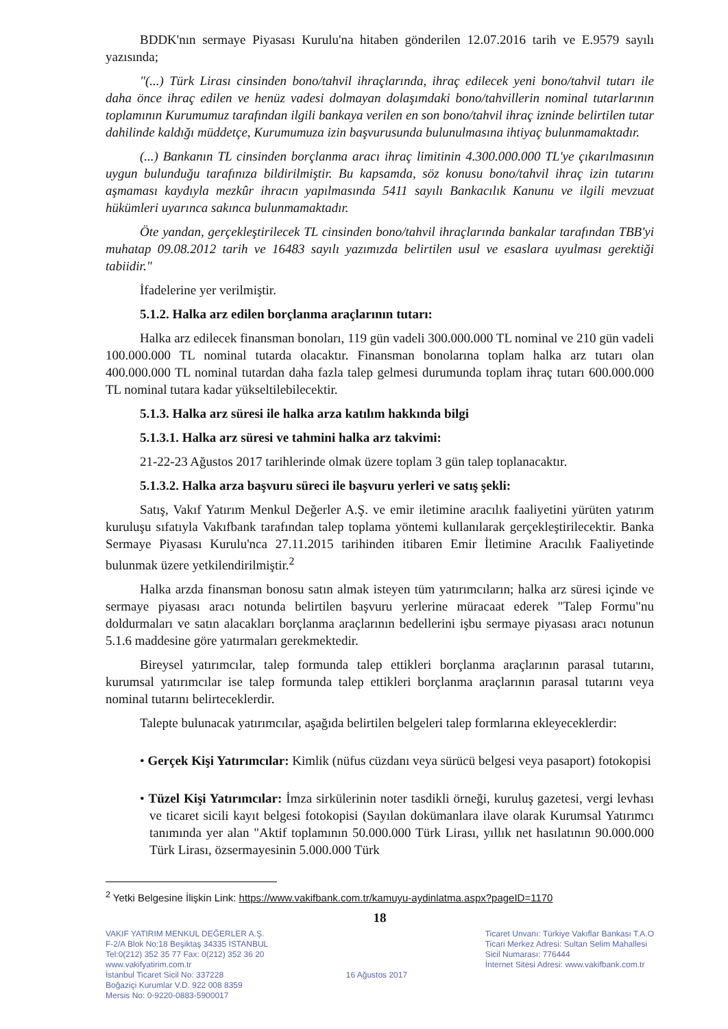BDDK'nın sermaye Piyasası Kurulu'na hitaben gönderilen 12.07.2016 tarih ve E.9579 sayılı yazısında;
"(...) Türk Lirası cinsinden bono/tahvil ihraçlarında, ihraç edilecek yeni bono/tahvil tutarı ile daha önce ihraç edilen ve henüz vadesi dolmayan dolaşımdaki bono/tahvillerin nominal tutarlarının toplamının Kurumumuz tarafından ilgili bankaya verilen en son bono/tahvil ihraç izninde belirtilen tutar dahilinde kaldığı müddetçe, Kurumumuza izin başvurusunda bulunulmasına ihtiyaç bulunmamaktadır.
(...) Bankanın TL cinsinden borçlanma aracı ihraç limitinin 4.300.000.000 TL'ye çıkarılmasının uygun bulunduğu tarafınıza bildirilmiştir. Bu kapsamda, söz konusu bono/tahvil ihraç izin tutarını aşmaması kaydıyla mezkûr ihracın yapılmasında 5411 sayılı Bankacılık Kanunu ve ilgili mevzuat hükümleri uyarınca sakınca bulunmamaktadır.
Öte yandan, gerçekleştirilecek TL cinsinden bono/tahvil ihraçlarında bankalar tarafından TBB'yi muhatap 09.08.2012 tarih ve 16483 sayılı yazımızda belirtilen usul ve esaslara uyulması gerektiği tabiidir."
İfadelerine yer verilmiştir.
5.1.2. Halka arz edilen borçlanma araçlarının tutarı:
Halka arz edilecek finansman bonoları, 119 gün vadeli 300.000.000 TL nominal ve 210 gün vadeli 100.000.000 TL nominal tutarda olacaktır. Finansman bonolarına toplam halka arz tutarı olan 400.000.000 TL nominal tutardan daha fazla talep gelmesi durumunda toplam ihraç tutarı 600.000.000 TL nominal tutara kadar yükseltilebilecektir.
5.1.3. Halka arz süresi ile halka arza katılım hakkında bilgi
5.1.3.1. Halka arz süresi ve tahmini halka arz takvimi:
21-22-23 Ağustos 2017 tarihlerinde olmak üzere toplam 3 gün talep toplanacaktır.
5.1.3.2. Halka arza başvuru süreci ile başvuru yerleri ve satış şekli:
Satış, Vakıf Yatırım Menkul Değerler A.Ş. ve emir iletimine aracılık faaliyetini yürüten yatırım kuruluşu sıfatıyla Vakıfbank tarafından talep toplama yöntemi kullanılarak gerçekleştirilecektir. Banka Sermaye Piyasası Kurulu'nca 27.11.2015 tarihinden itibaren Emir İletimine Aracılık Faaliyetinde bulunmak üzere yetkilendirilmiştir.<sup>2</sup>
Halka arzda finansman bonosu satın almak isteyen tüm yatırımcıların; halka arz süresi içinde ve sermaye piyasası aracı notunda belirtilen başvuru yerlerine müracaat ederek "Talep Formu"nu doldurmaları ve satın alacakları borçlanma araçlarının bedellerini işbu sermaye piyasası aracı notunun 5.1.6 maddesine göre yatırmaları gerekmektedir.
Bireysel yatırımcılar, talep formunda talep ettikleri borçlanma araçlarının parasal tutarını, kurumsal yatırımcılar ise talep formunda talep ettikleri borçlanma araçlarının parasal tutarını veya nominal tutarını belirteceklerdir.
Talepte bulunacak yatırımcılar, aşağıda belirtilen belgeleri talep formlarına ekleyeceklerdir:
• Gerçek Kişi Yatırımcılar: Kimlik (nüfus cüzdanı veya sürücü belgesi veya pasaport) fotokopisi
• Tüzel Kişi Yatırımcılar: İmza sirkülerinin noter tasdikli örneği, kuruluş gazetesi, vergi levhası ve ticaret sicili kayıt belgesi fotokopisi (Sayılan dokümanlara ilave olarak Kurumsal Yatırımcı tanımında yer alan "Aktif toplamının 50.000.000 Türk Lirası, yıllık net hasılatının 90.000.000 Türk Lirası, özsermayesinin 5.000.000 Türk
<sup>2</sup> Yetki Belgesine İlişkin Link: https://www.vakifbank.com.tr/kamuyu-aydinlatma.aspx?pageID=1170
18
VAKIF YATIRIM MENKUL DEĞERLER A.Ş.
F-2/A Blok No:18 Beşiktaş 34335 İSTANBUL
Tel:0(212) 352 35 77 Fax: 0(212) 352 36 20
www.vakifyatirim.com.tr
İstanbul Ticaret Sicil No: 337228
Boğaziçi Kurumlar V.D. 922 008 8359
Mersis No: 0-9220-0883-5900017
16 Ağustos 2017
Ticaret Unvanı: Türkiye Vakıflar Bankası T.A.O
Ticari Merkez Adresi: Sultan Selim Mahallesi
Sicil Numarası: 776444
İnternet Sitesi Adresi: www.vakifbank.com.tr